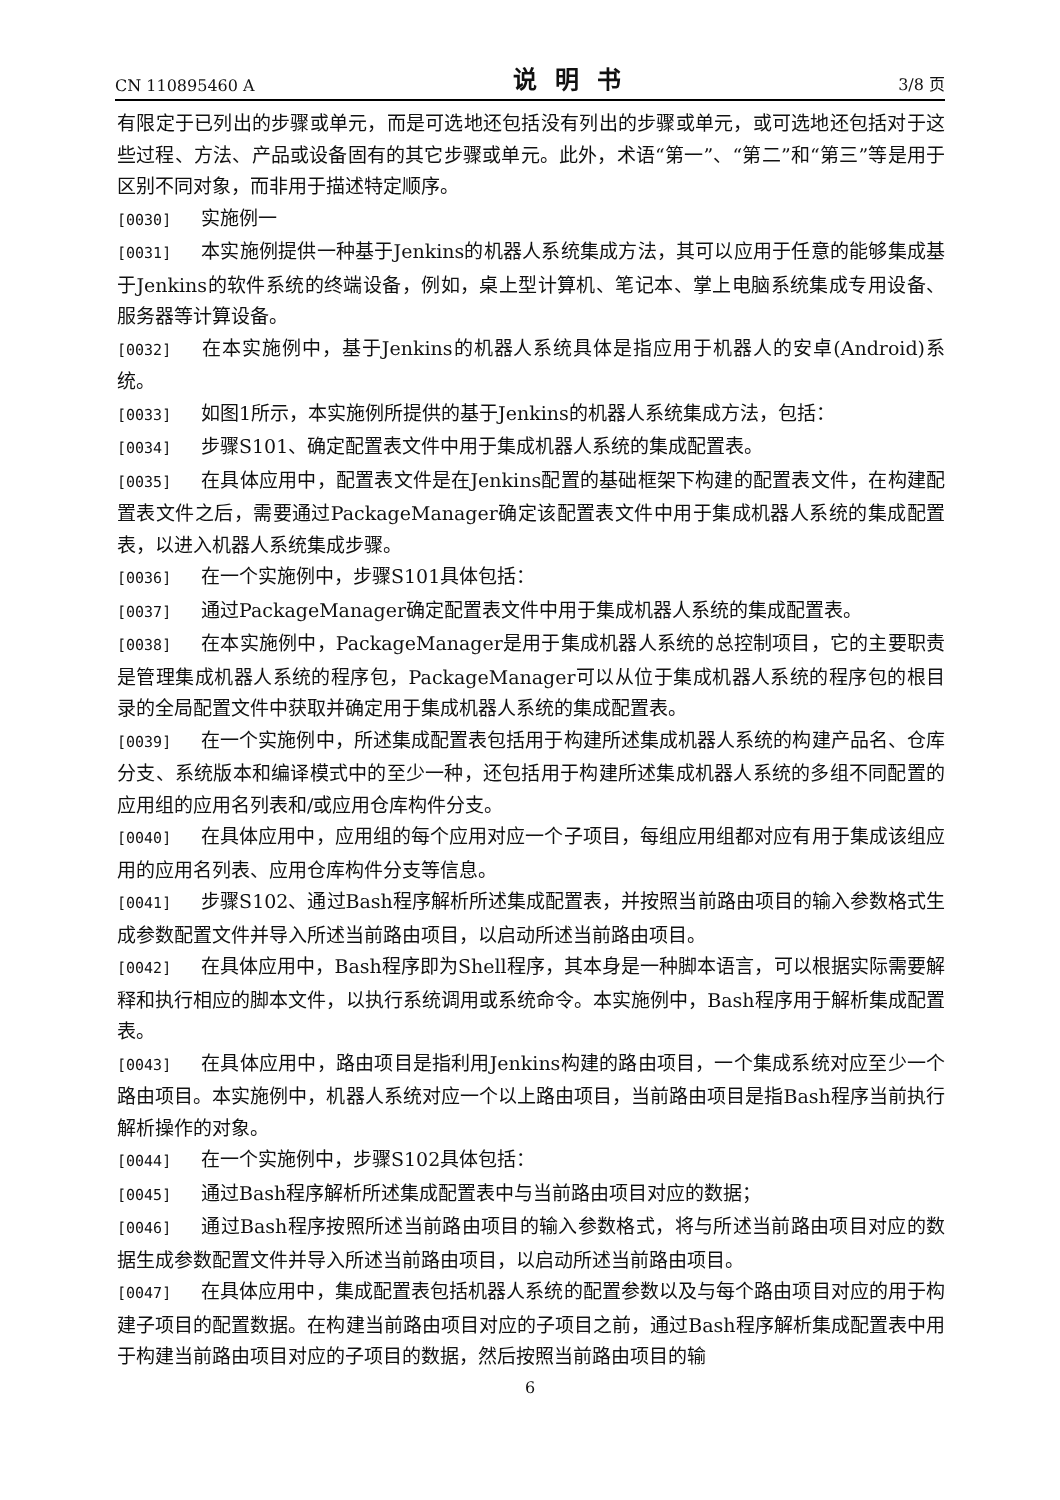CN 110895460 A 说明书 3/8 页
有限定于已列出的步骤或单元，而是可选地还包括没有列出的步骤或单元，或可选地还包括对于这些过程、方法、产品或设备固有的其它步骤或单元。此外，术语“第一”、“第二”和“第三”等是用于区别不同对象，而非用于描述特定顺序。
[0030] 实施例一
[0031] 本实施例提供一种基于Jenkins的机器人系统集成方法，其可以应用于任意的能够集成基于Jenkins的软件系统的终端设备，例如，桌上型计算机、笔记本、掌上电脑系统集成专用设备、服务器等计算设备。
[0032] 在本实施例中，基于Jenkins的机器人系统具体是指应用于机器人的安卓(Android)系统。
[0033] 如图1所示，本实施例所提供的基于Jenkins的机器人系统集成方法，包括：
[0034] 步骤S101、确定配置表文件中用于集成机器人系统的集成配置表。
[0035] 在具体应用中，配置表文件是在Jenkins配置的基础框架下构建的配置表文件，在构建配置表文件之后，需要通过PackageManager确定该配置表文件中用于集成机器人系统的集成配置表，以进入机器人系统集成步骤。
[0036] 在一个实施例中，步骤S101具体包括：
[0037] 通过PackageManager确定配置表文件中用于集成机器人系统的集成配置表。
[0038] 在本实施例中，PackageManager是用于集成机器人系统的总控制项目，它的主要职责是管理集成机器人系统的程序包，PackageManager可以从位于集成机器人系统的程序包的根目录的全局配置文件中获取并确定用于集成机器人系统的集成配置表。
[0039] 在一个实施例中，所述集成配置表包括用于构建所述集成机器人系统的构建产品名、仓库分支、系统版本和编译模式中的至少一种，还包括用于构建所述集成机器人系统的多组不同配置的应用组的应用名列表和/或应用仓库构件分支。
[0040] 在具体应用中，应用组的每个应用对应一个子项目，每组应用组都对应有用于集成该组应用的应用名列表、应用仓库构件分支等信息。
[0041] 步骤S102、通过Bash程序解析所述集成配置表，并按照当前路由项目的输入参数格式生成参数配置文件并导入所述当前路由项目，以启动所述当前路由项目。
[0042] 在具体应用中，Bash程序即为Shell程序，其本身是一种脚本语言，可以根据实际需要解释和执行相应的脚本文件，以执行系统调用或系统命令。本实施例中，Bash程序用于解析集成配置表。
[0043] 在具体应用中，路由项目是指利用Jenkins构建的路由项目，一个集成系统对应至少一个路由项目。本实施例中，机器人系统对应一个以上路由项目，当前路由项目是指Bash程序当前执行解析操作的对象。
[0044] 在一个实施例中，步骤S102具体包括：
[0045] 通过Bash程序解析所述集成配置表中与当前路由项目对应的数据；
[0046] 通过Bash程序按照所述当前路由项目的输入参数格式，将与所述当前路由项目对应的数据生成参数配置文件并导入所述当前路由项目，以启动所述当前路由项目。
[0047] 在具体应用中，集成配置表包括机器人系统的配置参数以及与每个路由项目对应的用于构建子项目的配置数据。在构建当前路由项目对应的子项目之前，通过Bash程序解析集成配置表中用于构建当前路由项目对应的子项目的数据，然后按照当前路由项目的输
6